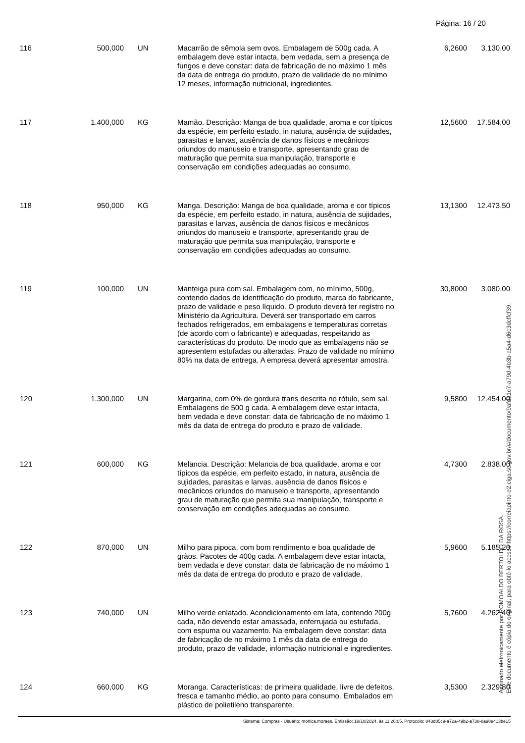Página: 16 / 20
| 116 | 500,000 | UN | Macarrão de sêmola sem ovos. Embalagem de 500g cada. A embalagem deve estar intacta, bem vedada, sem a presença de fungos e deve constar: data de fabricação de no máximo 1 mês da data de entrega do produto, prazo de validade de no mínimo 12 meses, informação nutricional, ingredientes. | 6,2600 | 3.130,00 |
| 117 | 1.400,000 | KG | Mamão. Descrição: Manga de boa qualidade, aroma e cor típicos da espécie, em perfeito estado, in natura, ausência de sujidades, parasitas e larvas, ausência de danos físicos e mecânicos oriundos do manuseio e transporte, apresentando grau de maturação que permita sua manipulação, transporte e conservação em condições adequadas ao consumo. | 12,5600 | 17.584,00 |
| 118 | 950,000 | KG | Manga. Descrição: Manga de boa qualidade, aroma e cor típicos da espécie, em perfeito estado, in natura, ausência de sujidades, parasitas e larvas, ausência de danos físicos e mecânicos oriundos do manuseio e transporte, apresentando grau de maturação que permita sua manipulação, transporte e conservação em condições adequadas ao consumo. | 13,1300 | 12.473,50 |
| 119 | 100,000 | UN | Manteiga pura com sal. Embalagem com, no mínimo, 500g, contendo dados de identificação do produto, marca do fabricante, prazo de validade e peso líquido. O produto deverá ter registro no Ministério da Agricultura. Deverá ser transportado em carros fechados refrigerados, em embalagens e temperaturas corretas (de acordo com o fabricante) e adequadas, respeitando as características do produto. De modo que as embalagens não se apresentem estufadas ou alteradas. Prazo de validade no mínimo 80% na data de entrega. A empresa deverá apresentar amostra. | 30,8000 | 3.080,00 |
| 120 | 1.300,000 | UN | Margarina, com 0% de gordura trans descrita no rótulo, sem sal. Embalagens de 500 g cada. A embalagem deve estar intacta, bem vedada e deve constar: data de fabricação de no máximo 1 mês da data de entrega do produto e prazo de validade. | 9,5800 | 12.454,00 |
| 121 | 600,000 | KG | Melancia. Descrição: Melancia de boa qualidade, aroma e cor típicos da espécie, em perfeito estado, in natura, ausência de sujidades, parasitas e larvas, ausência de danos físicos e mecânicos oriundos do manuseio e transporte, apresentando grau de maturação que permita sua manipulação, transporte e conservação em condições adequadas ao consumo. | 4,7300 | 2.838,00 |
| 122 | 870,000 | UN | Milho para pipoca, com bom rendimento e boa qualidade de grãos. Pacotes de 400g cada. A embalagem deve estar intacta, bem vedada e deve constar: data de fabricação de no máximo 1 mês da data de entrega do produto e prazo de validade. | 5,9600 | 5.185,20 |
| 123 | 740,000 | UN | Milho verde enlatado. Acondicionamento em lata, contendo 200g cada, não devendo estar amassada, enferrujada ou estufada, com espuma ou vazamento. Na embalagem deve constar: data de fabricação de no máximo 1 mês da data de entrega do produto, prazo de validade, informação nutricional e ingredientes. | 5,7600 | 4.262,40 |
| 124 | 660,000 | KG | Moranga. Características: de primeira qualidade, livre de defeitos, fresca e tamanho médio, ao ponto para consumo. Embalados em plástico de polietileno transparente. | 3,5300 | 2.329,80 |
Assinado eletronicamente por ROMOALDO BERTOLDO DA ROSA.
Este documento é cópia do original, para obtê-lo acesse https://correiapinto-e2.ciga.sc.gov.br/#/documento/9afda1c7-a79d-4b3b-a5a4-d6c3dcffcf39.
Sistema: Compras - Usuário: monica.moraes. Emissão: 18/10/2024, às 11:26:05. Protocolo: 843d85c9-a72a-49b2-a738-8a98e413be15